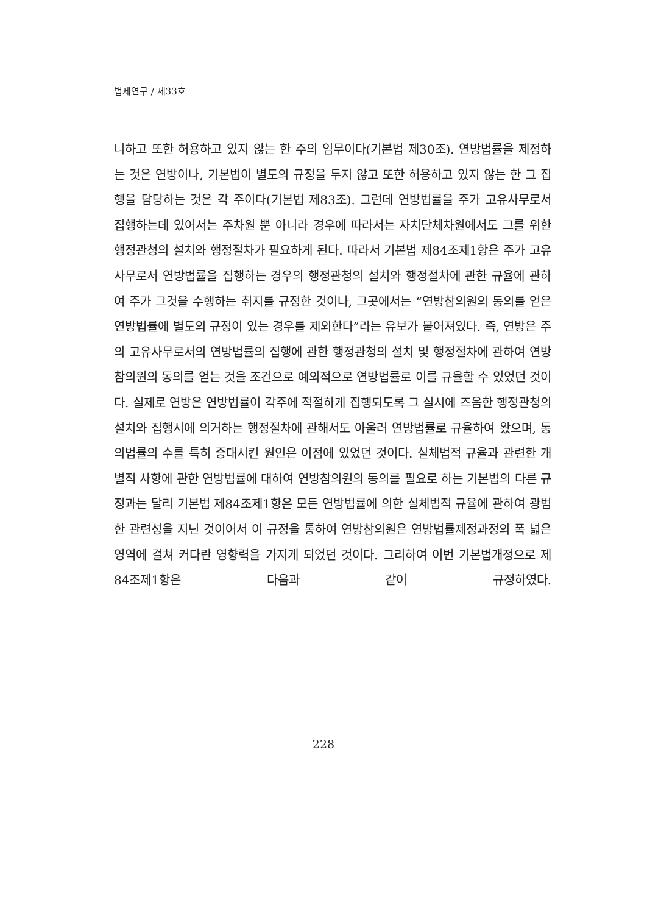법제연구 / 제33호
니하고 또한 허용하고 있지 않는 한 주의 임무이다(기본법 제30조). 연방법률을 제정하는 것은 연방이나, 기본법이 별도의 규정을 두지 않고 또한 허용하고 있지 않는 한 그 집행을 담당하는 것은 각 주이다(기본법 제83조). 그런데 연방법률을 주가 고유사무로서 집행하는데 있어서는 주차원 뿐 아니라 경우에 따라서는 자치단체차원에서도 그를 위한 행정관청의 설치와 행정절차가 필요하게 된다. 따라서 기본법 제84조제1항은 주가 고유사무로서 연방법률을 집행하는 경우의 행정관청의 설치와 행정절차에 관한 규율에 관하여 주가 그것을 수행하는 취지를 규정한 것이나, 그곳에서는 “연방참의원의 동의를 얻은 연방법률에 별도의 규정이 있는 경우를 제외한다”라는 유보가 붙어져있다. 즉, 연방은 주의 고유사무로서의 연방법률의 집행에 관한 행정관청의 설치 및 행정절차에 관하여 연방참의원의 동의를 얻는 것을 조건으로 예외적으로 연방법률로 이를 규율할 수 있었던 것이다. 실제로 연방은 연방법률이 각주에 적절하게 집행되도록 그 실시에 즈음한 행정관청의 설치와 집행시에 의거하는 행정절차에 관해서도 아울러 연방법률로 규율하여 왔으며, 동의법률의 수를 특히 증대시킨 원인은 이점에 있었던 것이다. 실체법적 규율과 관련한 개별적 사항에 관한 연방법률에 대하여 연방참의원의 동의를 필요로 하는 기본법의 다른 규정과는 달리 기본법 제84조제1항은 모든 연방법률에 의한 실체법적 규율에 관하여 광범한 관련성을 지닌 것이어서 이 규정을 통하여 연방참의원은 연방법률제정과정의 폭 넓은 영역에 걸쳐 커다란 영향력을 가지게 되었던 것이다. 그리하여 이번 기본법개정으로 제84조제1항은 다음과 같이 규정하였다.
228